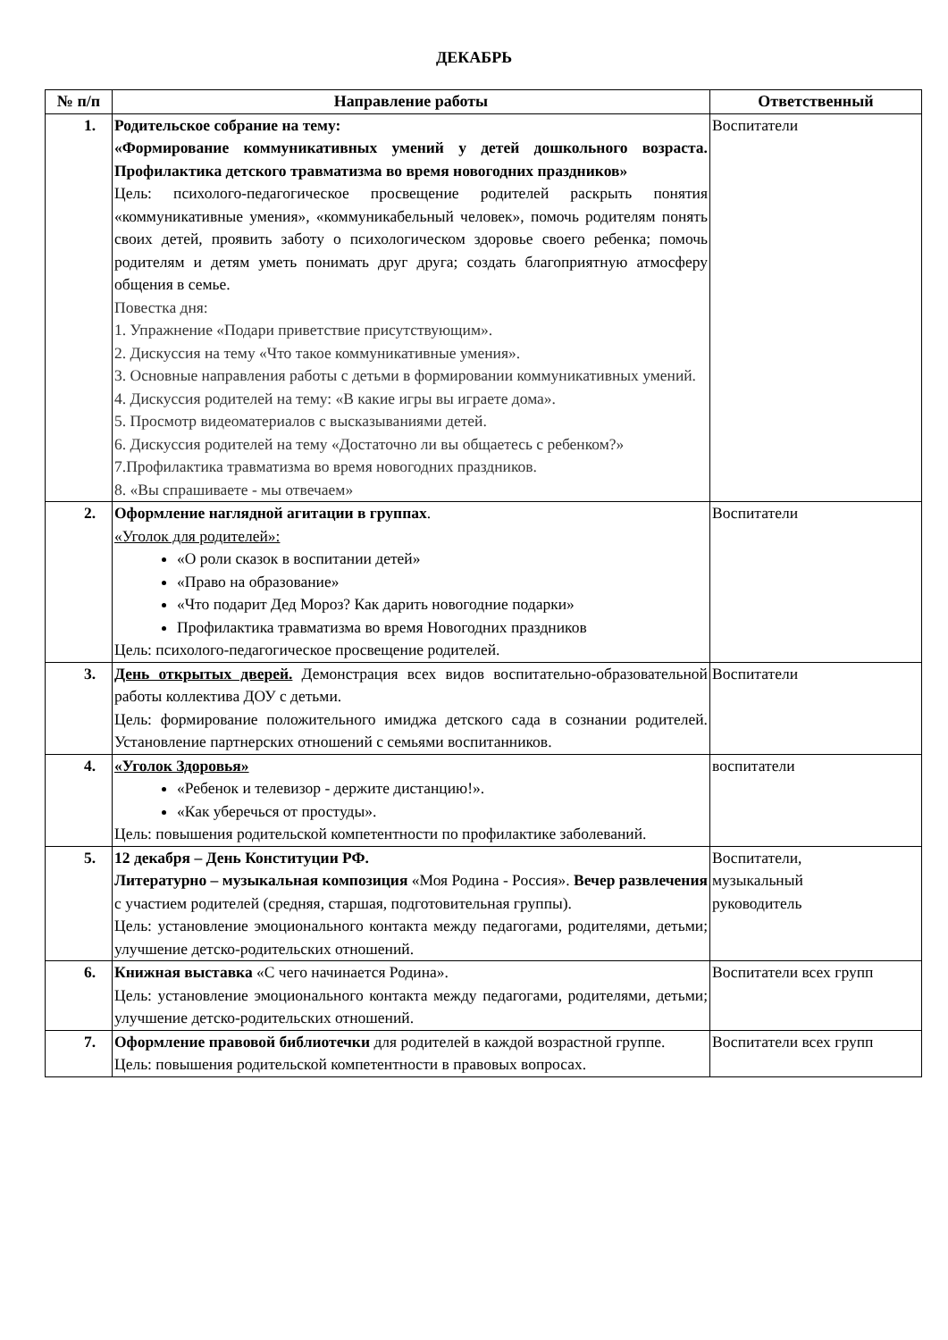ДЕКАБРЬ
| № п/п | Направление работы | Ответственный |
| --- | --- | --- |
| 1. | Родительское собрание на тему: «Формирование коммуникативных умений у детей дошкольного возраста. Профилактика детского травматизма во время новогодних праздников» Цель: психолого-педагогическое просвещение родителей раскрыть понятия «коммуникативные умения», «коммуникабельный человек», помочь родителям понять своих детей, проявить заботу о психологическом здоровье своего ребенка; помочь родителям и детям уметь понимать друг друга; создать благоприятную атмосферу общения в семье. Повестка дня: 1. Упражнение «Подари приветствие присутствующим». 2. Дискуссия на тему «Что такое коммуникативные умения». 3. Основные направления работы с детьми в формировании коммуникативных умений. 4. Дискуссия родителей на тему: «В какие игры вы играете дома». 5. Просмотр видеоматериалов с высказываниями детей. 6. Дискуссия родителей на тему «Достаточно ли вы общаетесь с ребенком?» 7.Профилактика травматизма во время новогодних праздников. 8. «Вы спрашиваете - мы отвечаем» | Воспитатели |
| 2. | Оформление наглядной агитации в группах . «Уголок для родителей»: «О роли сказок в воспитании детей» «Право на образование» «Что подарит Дед Мороз? Как дарить новогодние подарки» Профилактика травматизма во время Новогодних праздников Цель: психолого-педагогическое просвещение родителей. | Воспитатели |
| 3. | День открытых дверей. Демонстрация всех видов воспитательно-образовательной работы коллектива ДОУ с детьми. Цель: формирование положительного имиджа детского сада в сознании родителей. Установление партнерских отношений с семьями воспитанников. | Воспитатели |
| 4. | «Уголок Здоровья» «Ребенок и телевизор - держите дистанцию!». «Как уберечься от простуды». Цель: повышения родительской компетентности по профилактике заболеваний. | воспитатели |
| 5. | 12 декабря – День Конституции РФ. Литературно – музыкальная композиция «Моя Родина - Россия». Вечер развлечения с участием родителей (средняя, старшая, подготовительная группы). Цель: установление эмоционального контакта между педагогами, родителями, детьми; улучшение детско-родительских отношений. | Воспитатели, музыкальный руководитель |
| 6. | Книжная выставка «С чего начинается Родина». Цель: установление эмоционального контакта между педагогами, родителями, детьми; улучшение детско-родительских отношений. | Воспитатели всех групп |
| 7. | Оформление правовой библиотечки для родителей в каждой возрастной группе. Цель: повышения родительской компетентности в правовых вопросах. | Воспитатели всех групп |